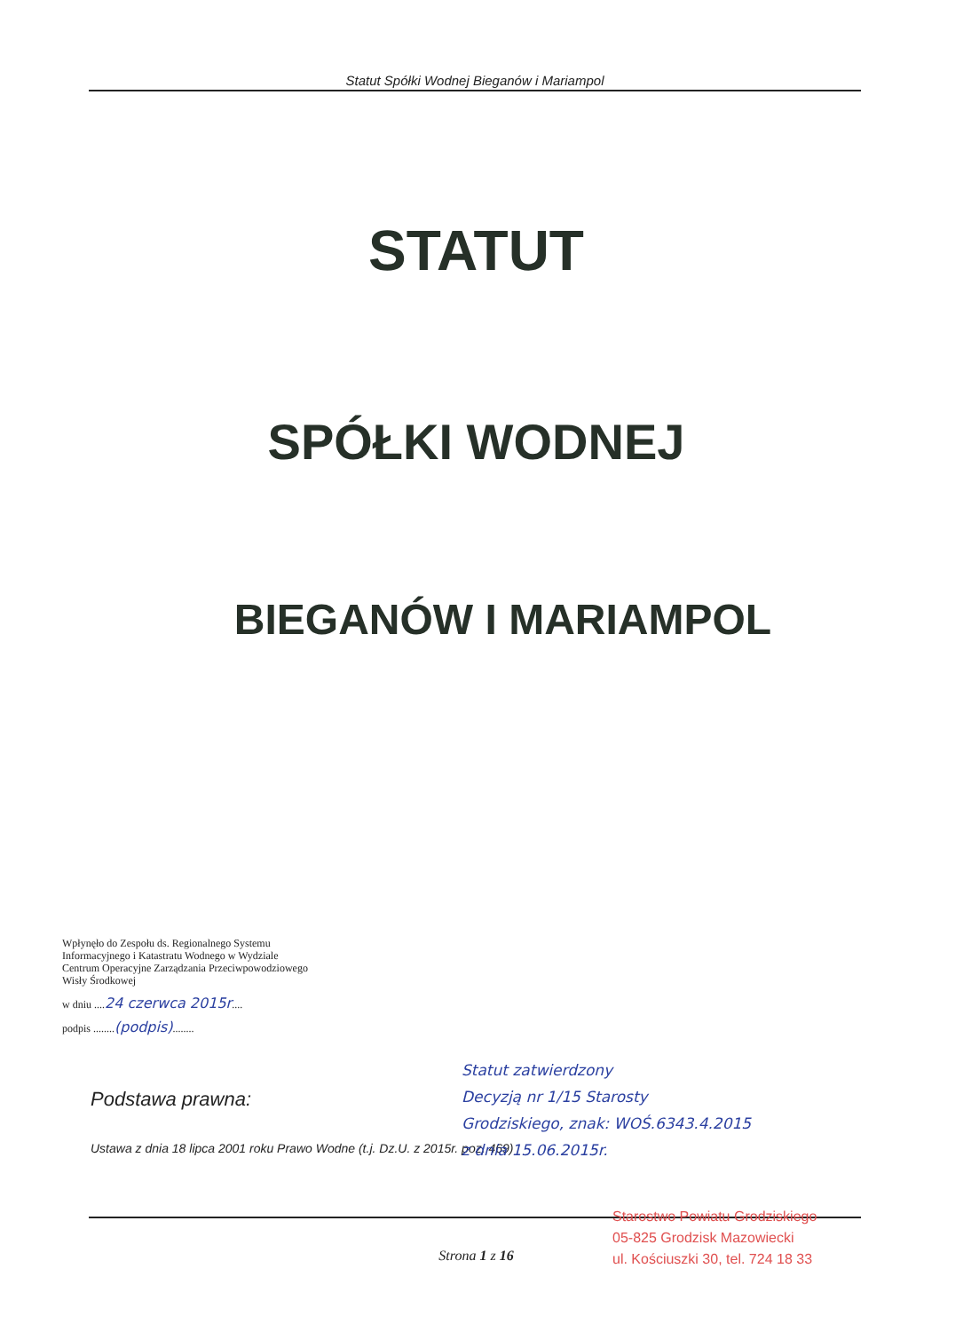Statut Spółki Wodnej Bieganów i Mariampol
STATUT
SPÓŁKI WODNEJ
BIEGANÓW I MARIAMPOL
Wpłynęło do Zespołu ds. Regionalnego Systemu Informacyjnego i Katastratu Wodnego w Wydziale Centrum Operacyjne Zarządzania Przeciwpowodziowego Wisły Środkowej
w dniu ....24 czerwca 2015r....
podpis ........(podpis)........
Podstawa prawna:
Ustawa z dnia 18 lipca 2001 roku Prawo Wodne (t.j. Dz.U. z 2015r. poz. 469)
Statut zatwierdzony
Decyzją nr 1/15 Starosty
Grodziskiego, znak: WOŚ.6343.4.2015
z dnia 15.06.2015r.
Strona 1 z 16
Starostwo Powiatu Grodziskiego
05-825 Grodzisk Mazowiecki
ul. Kościuszki 30, tel. 724 18 33